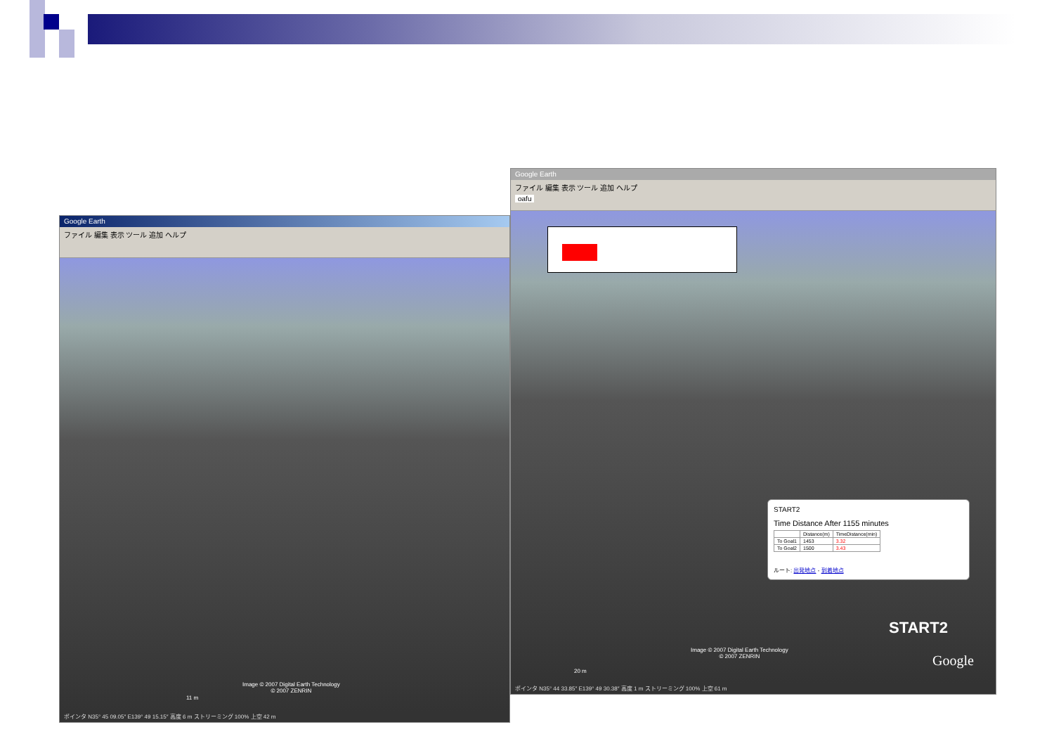Google Earth
ファイル 編集 表示 ツール 追加 ヘルプ
Image © 2007 Digital Earth Technology
© 2007 ZENRIN
11 m
ポインタ N35° 45 09.05″ E139° 49 15.15″ 高度 6 m ストリーミング 100% 上空 42 m
Google Earth
ファイル 編集 表示 ツール 追加 ヘルプ
oafu
START2
Time Distance After 1155 minutes
| | Distance(m) | TimeDistance(min) |
| --- | --- | --- |
| To Goal1 | 1453 | 3.32 |
| To Goal2 | 1500 | 3.43 |
ルート: 出発地点 - 到着地点
START2
Image © 2007 Digital Earth Technology
© 2007 ZENRIN
Google
20 m
ポインタ N35° 44 33.85″ E139° 49 30.38″ 高度 1 m ストリーミング 100% 上空 61 m